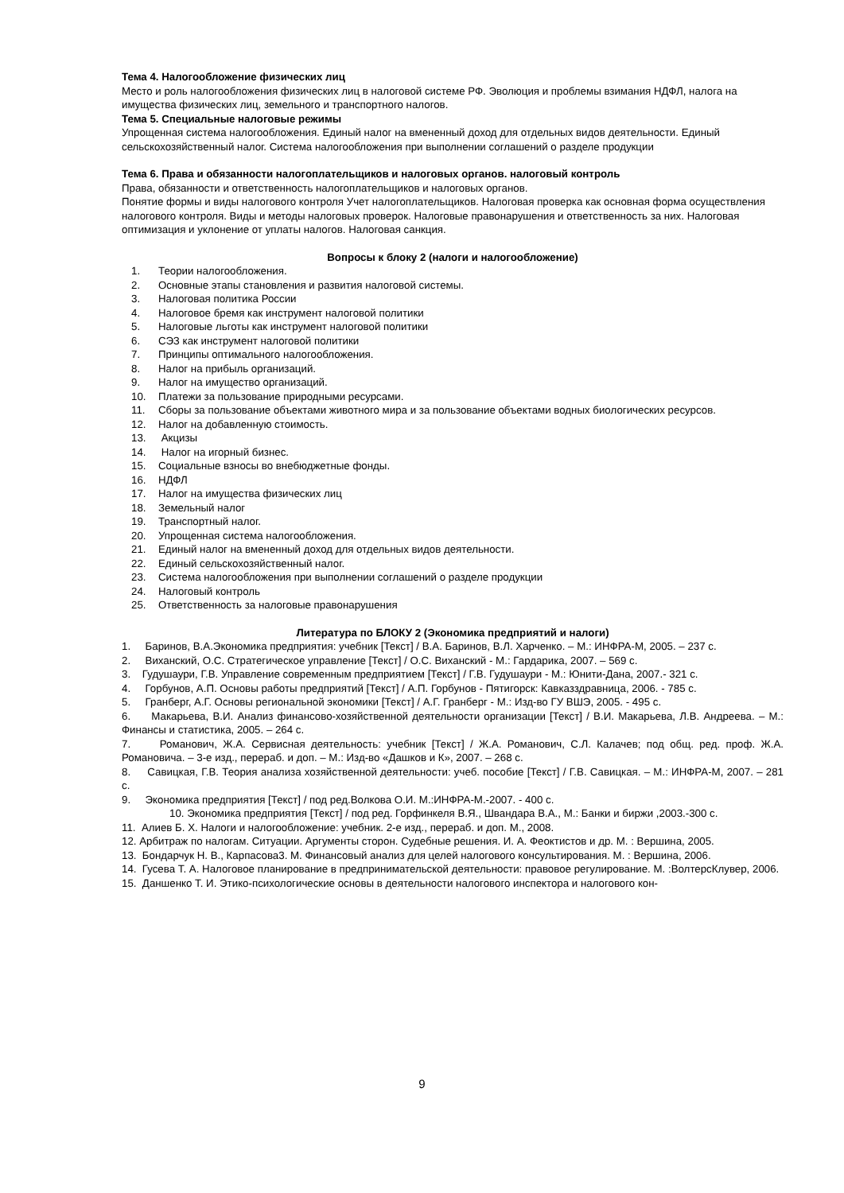Тема 4. Налогообложение физических лиц
Место и роль налогообложения физических лиц в налоговой системе РФ. Эволюция и проблемы взимания НДФЛ, налога на имущества физических лиц, земельного и транспортного налогов.
Тема 5. Специальные налоговые режимы
Упрощенная система налогообложения. Единый налог на вмененный доход для отдельных видов деятельности. Единый сельскохозяйственный налог. Система налогообложения при выполнении соглашений о разделе продукции
Тема 6. Права и обязанности налогоплательщиков и налоговых органов. налоговый контроль
Права, обязанности и ответственность налогоплательщиков и налоговых органов.
Понятие формы и виды налогового контроля Учет налогоплательщиков. Налоговая проверка как основная форма осуществления налогового контроля. Виды и методы налоговых проверок. Налоговые правонарушения и ответственность за них. Налоговая оптимизация и уклонение от уплаты налогов. Налоговая санкция.
Вопросы к блоку 2 (налоги и налогообложение)
1. Теории налогообложения.
2. Основные этапы становления и развития налоговой системы.
3. Налоговая политика России
4. Налоговое бремя как инструмент налоговой политики
5. Налоговые льготы как инструмент налоговой политики
6. СЭЗ как инструмент налоговой политики
7. Принципы оптимального налогообложения.
8. Налог на прибыль организаций.
9. Налог на имущество организаций.
10. Платежи за пользование природными ресурсами.
11. Сборы за пользование объектами животного мира и за пользование объектами водных биологических ресурсов.
12. Налог на добавленную стоимость.
13. Акцизы
14. Налог на игорный бизнес.
15. Социальные взносы во внебюджетные фонды.
16. НДФЛ
17. Налог на имущества физических лиц
18. Земельный налог
19. Транспортный налог.
20. Упрощенная система налогообложения.
21. Единый налог на вмененный доход для отдельных видов деятельности.
22. Единый сельскохозяйственный налог.
23. Система налогообложения при выполнении соглашений о разделе продукции
24. Налоговый контроль
25. Ответственность за налоговые правонарушения
Литература по БЛОКУ 2 (Экономика предприятий и налоги)
1. Баринов, В.А.Экономика предприятия: учебник [Текст] / В.А. Баринов, В.Л. Харченко. – М.: ИНФРА-М, 2005. – 237 с.
2. Виханский, О.С. Стратегическое управление [Текст] / О.С. Виханский - М.: Гардарика, 2007. – 569 с.
3. Гудушаури, Г.В. Управление современным предприятием [Текст] / Г.В. Гудушаури - М.: Юнити-Дана, 2007.- 321 с.
4. Горбунов, А.П. Основы работы предприятий [Текст] / А.П. Горбунов - Пятигорск: Кавказздравница, 2006. - 785 с.
5. Гранберг, А.Г. Основы региональной экономики [Текст] / А.Г. Гранберг - М.: Изд-во ГУ ВШЭ, 2005. - 495 с.
6. Макарьева, В.И. Анализ финансово-хозяйственной деятельности организации [Текст] / В.И. Макарьева, Л.В. Андреева. – М.: Финансы и статистика, 2005. – 264 с.
7. Романович, Ж.А. Сервисная деятельность: учебник [Текст] / Ж.А. Романович, С.Л. Калачев; под общ. ред. проф. Ж.А. Романовича. – 3-е изд., перераб. и доп. – М.: Изд-во «Дашков и К», 2007. – 268 с.
8. Савицкая, Г.В. Теория анализа хозяйственной деятельности: учеб. пособие [Текст] / Г.В. Савицкая. – М.: ИНФРА-М, 2007. – 281 с.
9. Экономика предприятия [Текст] / под ред.Волкова О.И. М.:ИНФРА-М.-2007. - 400 с.
10. Экономика предприятия [Текст] / под ред. Горфинкеля В.Я., Швандара В.А., М.: Банки и биржи ,2003.-300 с.
11. Алиев Б. Х. Налоги и налогообложение: учебник. 2-е изд., перераб. и доп. М., 2008.
12. Арбитраж по налогам. Ситуации. Аргументы сторон. Судебные решения. И. А. Феоктистов и др. М. : Вершина, 2005.
13. Бондарчук Н. В., Карпасова3. М. Финансовый анализ для целей налогового консультирования. М. : Вершина, 2006.
14. Гусева Т. А. Налоговое планирование в предпринимательской деятельности: правовое регулирование. М. :ВолтерсКлувер, 2006.
15. Даншенко Т. И. Этико-психологические основы в деятельности налогового инспектора и налогового кон-
9